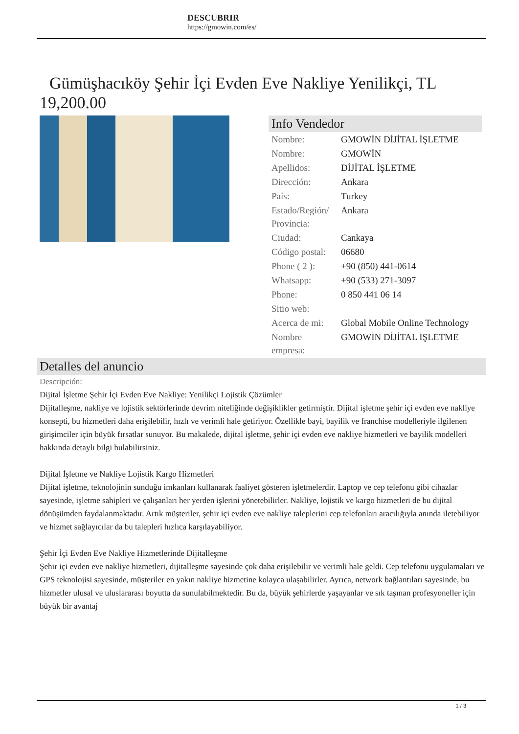DESCUBRIR
https://gmowin.com/es/
Gümüşhacıköy Şehir İçi Evden Eve Nakliye Yenilikçi, TL 19,200.00
Info Vendedor
| Nombre: | GMOWİN DİJİTAL İŞLETME |
| Nombre: | GMOWİN |
| Apellidos: | DİJİTAL İŞLETME |
| Dirección: | Ankara |
| País: | Turkey |
| Estado/Región/ Provincia: | Ankara |
| Ciudad: | Cankaya |
| Código postal: | 06680 |
| Phone ( 2 ): | +90 (850) 441-0614 |
| Whatsapp: | +90 (533) 271-3097 |
| Phone: | 0 850 441 06 14 |
| Sitio web: | |
| Acerca de mi: | Global Mobile Online Technology |
| Nombre empresa: | GMOWİN DİJİTAL İŞLETME |
Detalles del anuncio
Descripción:
Dijital İşletme Şehir İçi Evden Eve Nakliye: Yenilikçi Lojistik Çözümler
Dijitalleşme, nakliye ve lojistik sektörlerinde devrim niteliğinde değişiklikler getirmiştir. Dijital işletme şehir içi evden eve nakliye konsepti, bu hizmetleri daha erişilebilir, hızlı ve verimli hale getiriyor. Özellikle bayi, bayilik ve franchise modelleriyle ilgilenen girişimciler için büyük fırsatlar sunuyor. Bu makalede, dijital işletme, şehir içi evden eve nakliye hizmetleri ve bayilik modelleri hakkında detaylı bilgi bulabilirsiniz.
Dijital İşletme ve Nakliye Lojistik Kargo Hizmetleri
Dijital işletme, teknolojinin sunduğu imkanları kullanarak faaliyet gösteren işletmelerdir. Laptop ve cep telefonu gibi cihazlar sayesinde, işletme sahipleri ve çalışanları her yerden işlerini yönetebilirler. Nakliye, lojistik ve kargo hizmetleri de bu dijital dönüşümden faydalanmaktadır. Artık müşteriler, şehir içi evden eve nakliye taleplerini cep telefonları aracılığıyla anında iletebiliyor ve hizmet sağlayıcılar da bu talepleri hızlıca karşılayabiliyor.
Şehir İçi Evden Eve Nakliye Hizmetlerinde Dijitalleşme
Şehir içi evden eve nakliye hizmetleri, dijitalleşme sayesinde çok daha erişilebilir ve verimli hale geldi. Cep telefonu uygulamaları ve GPS teknolojisi sayesinde, müşteriler en yakın nakliye hizmetine kolayca ulaşabilirler. Ayrıca, network bağlantıları sayesinde, bu hizmetler ulusal ve uluslararası boyutta da sunulabilmektedir. Bu da, büyük şehirlerde yaşayanlar ve sık taşınan profesyoneller için büyük bir avantaj
1 / 3